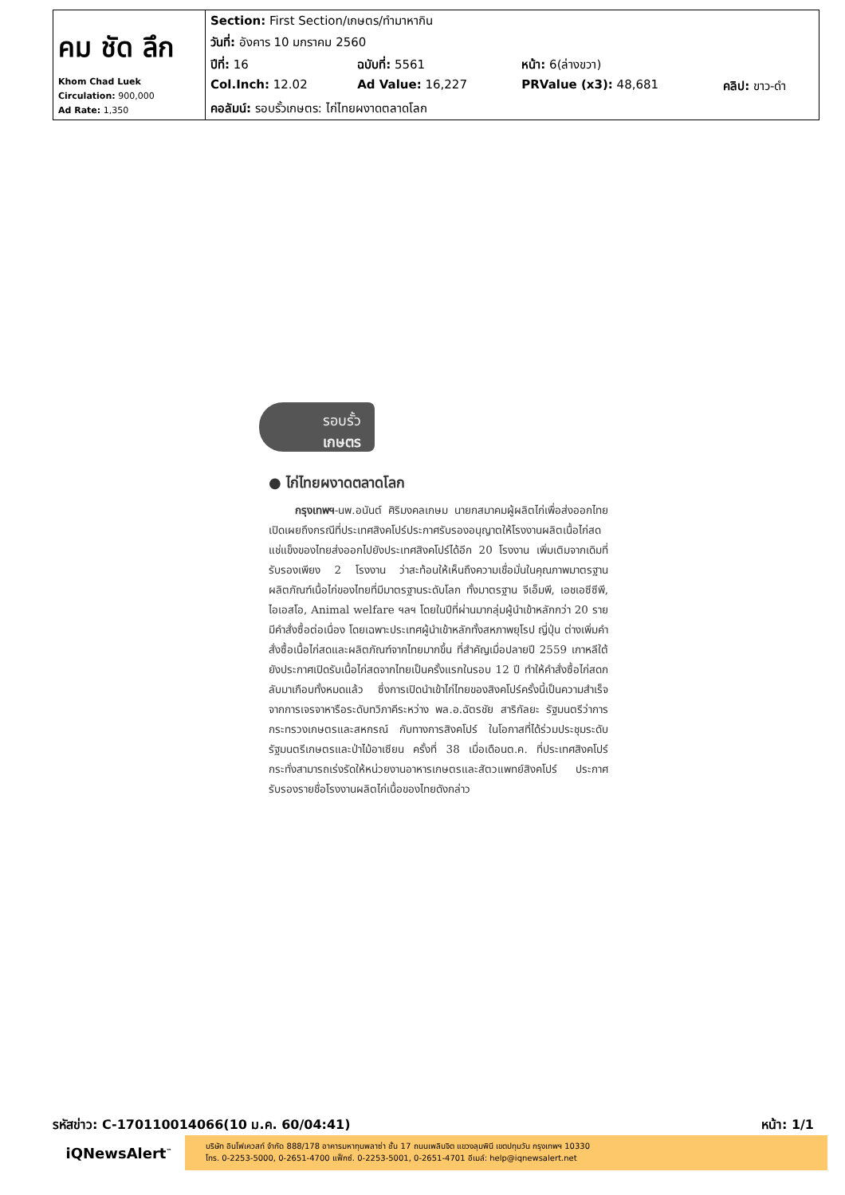| คม ชัด ลึก Khom Chad Luek Circulation: 900,000 Ad Rate: 1,350 | Section: First Section/เกษตร/ทำมาหากิน | | | |
| | วันที่: อังคาร 10 มกราคม 2560 | | | |
| | ปีที่: 16 | ฉบับที่: 5561 | หน้า: 6(ล่างขวา) | |
| | Col.Inch: 12.02 | Ad Value: 16,227 | PRValue (x3): 48,681 | คลิป: ขาว-ดำ |
| | คอลัมน์: รอบรั้วเกษตร: ไก่ไทยผงาดตลาดโลก | | | |
รอบรั้ว
เกษตร
● ไก่ไทยผงาดตลาดโลก
กรุงเทพฯ-นพ.อนันต์ ศิริมงคลเกษม นายกสมาคมผู้ผลิตไก่เพื่อส่งออกไทย เปิดเผยถึงกรณีที่ประเทศสิงคโปร์ประกาศรับรองอนุญาตให้โรงงานผลิตเนื้อไก่สดแช่แข็งของไทยส่งออกไปยังประเทศสิงคโปร์ได้อีก 20 โรงงาน เพิ่มเติมจากเดิมที่รับรองเพียง 2 โรงงาน ว่าสะท้อนให้เห็นถึงความเชื่อมั่นในคุณภาพมาตรฐานผลิตภัณฑ์เนื้อไก่ของไทยที่มีมาตรฐานระดับโลก ทั้งมาตรฐาน จีเอ็มพี, เอชเอซีซีพี, ไอเอสโอ, Animal welfare ฯลฯ โดยในปีที่ผ่านมากลุ่มผู้นำเข้าหลักกว่า 20 ราย มีคำสั่งซื้อต่อเนื่อง โดยเฉพาะประเทศผู้นำเข้าหลักทั้งสหภาพยุโรป ญี่ปุ่น ต่างเพิ่มคำสั่งซื้อเนื้อไก่สดและผลิตภัณฑ์จากไทยมากขึ้น ที่สำคัญเมื่อปลายปี 2559 เกาหลีใต้ยังประกาศเปิดรับเนื้อไก่สดจากไทยเป็นครั้งแรกในรอบ 12 ปี ทำให้คำสั่งซื้อไก่สดกลับมาเกือบทั้งหมดแล้ว ซึ่งการเปิดนำเข้าไก่ไทยของสิงคโปร์ครั้งนี้เป็นความสำเร็จจากการเจรจาหารือระดับทวิภาคีระหว่าง พล.อ.ฉัตรชัย สาริกัลยะ รัฐมนตรีว่าการกระทรวงเกษตรและสหกรณ์ กับทางการสิงคโปร์ ในโอกาสที่ได้ร่วมประชุมระดับรัฐมนตรีเกษตรและป่าไม้อาเซียน ครั้งที่ 38 เมื่อเดือนต.ค. ที่ประเทศสิงคโปร์ กระทั่งสามารถเร่งรัดให้หน่วยงานอาหารเกษตรและสัตวแพทย์สิงคโปร์ ประกาศรับรองรายชื่อโรงงานผลิตไก่เนื้อของไทยดังกล่าว
รหัสข่าว: C-170110014066(10 ม.ค. 60/04:41) หน้า: 1/1
iQNewsAlert<sup>™</sup>
บริษัท อินโฟเควสท์ จำกัด 888/178 อาคารมหาทุนพลาซ่า ชั้น 17 ถนนเพลินจิต แขวงลุมพินี เขตปทุมวัน กรุงเทพฯ 10330
โทร. 0-2253-5000, 0-2651-4700 แฟ็กซ์. 0-2253-5001, 0-2651-4701 อีเมล์: help@iqnewsalert.net